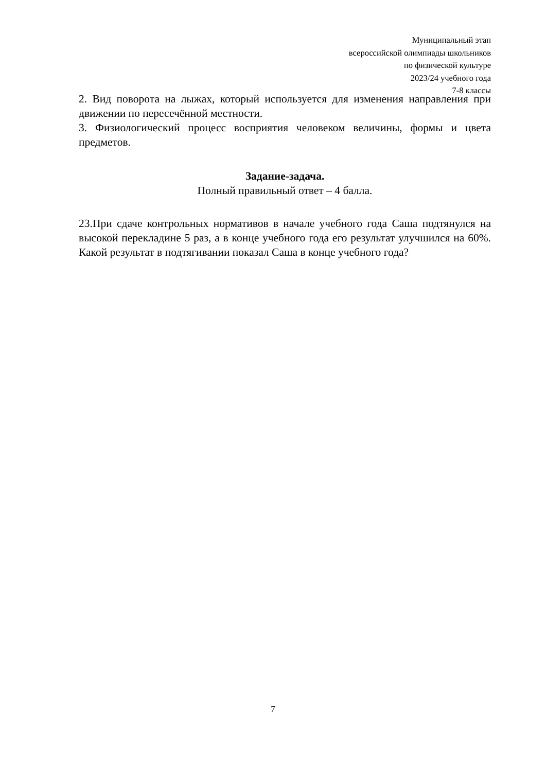Муниципальный этап
всероссийской олимпиады школьников
по физической культуре
2023/24 учебного года
7-8 классы
2. Вид поворота на лыжах, который используется для изменения направления при движении по пересечённой местности.
3. Физиологический процесс восприятия человеком величины, формы и цвета предметов.
Задание-задача.
Полный правильный ответ – 4 балла.
23.При сдаче контрольных нормативов в начале учебного года Саша подтянулся на высокой перекладине 5 раз, а в конце учебного года его результат улучшился на 60%. Какой результат в подтягивании показал Саша в конце учебного года?
7